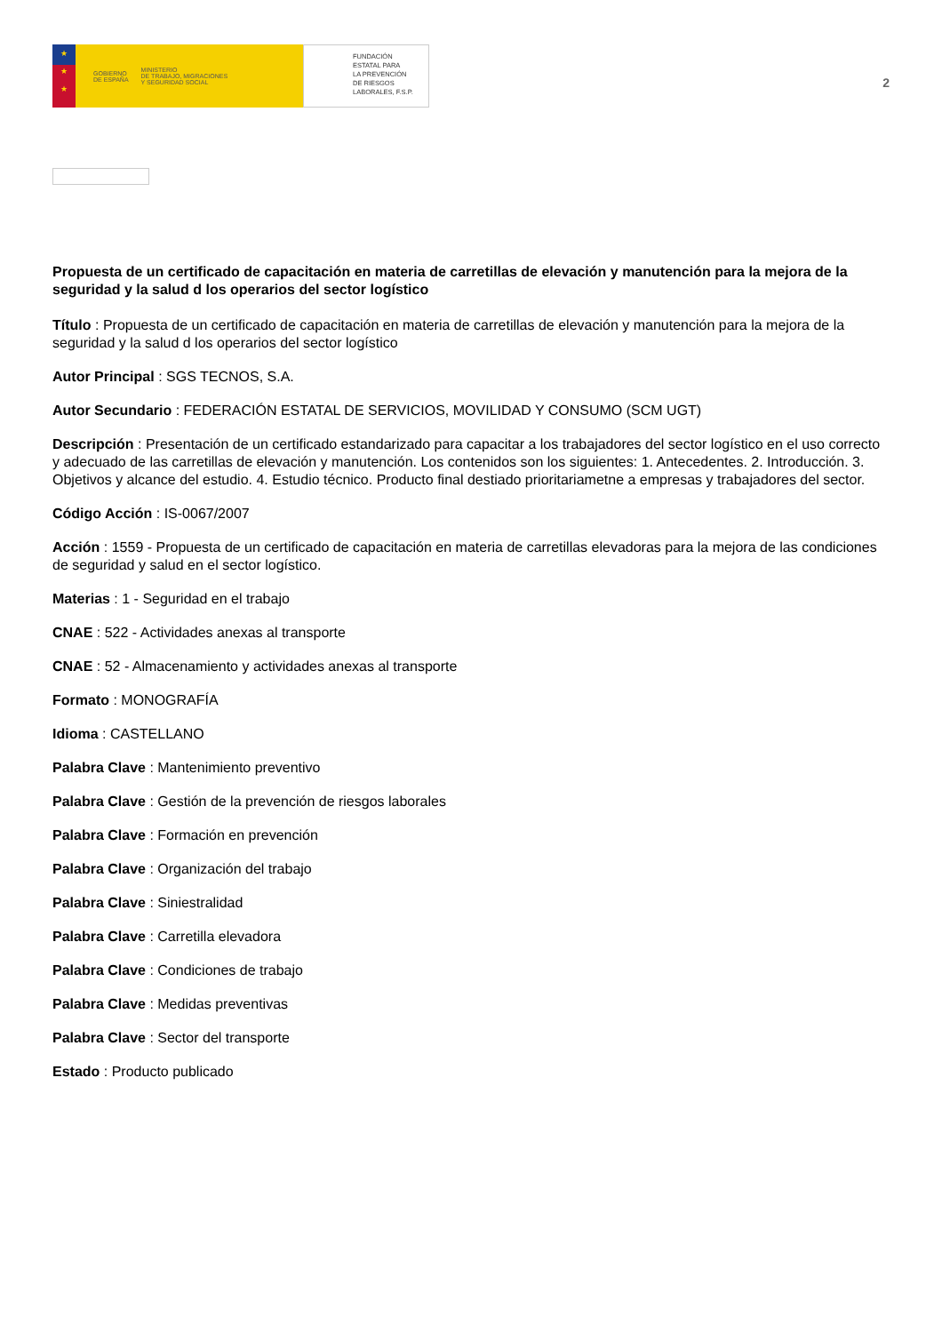★
★
★
GOBIERNO
DE ESPAÑA MINISTERIO
DE TRABAJO, MIGRACIONES
Y SEGURIDAD SOCIAL
FUNDACIÓN
ESTATAL PARA
LA PREVENCIÓN
DE RIESGOS
LABORALES, F.S.P.
2
Propuesta de un certificado de capacitación en materia de carretillas de elevación y manutención para la mejora de la seguridad y la salud d los operarios del sector logístico
Título : Propuesta de un certificado de capacitación en materia de carretillas de elevación y manutención para la mejora de la seguridad y la salud d los operarios del sector logístico
Autor Principal : SGS TECNOS, S.A.
Autor Secundario : FEDERACIÓN ESTATAL DE SERVICIOS, MOVILIDAD Y CONSUMO (SCM UGT)
Descripción : Presentación de un certificado estandarizado para capacitar a los trabajadores del sector logístico en el uso correcto y adecuado de las carretillas de elevación y manutención. Los contenidos son los siguientes: 1. Antecedentes. 2. Introducción. 3. Objetivos y alcance del estudio. 4. Estudio técnico. Producto final destiado prioritariametne a empresas y trabajadores del sector.
Código Acción : IS-0067/2007
Acción : 1559 - Propuesta de un certificado de capacitación en materia de carretillas elevadoras para la mejora de las condiciones de seguridad y salud en el sector logístico.
Materias : 1 - Seguridad en el trabajo
CNAE : 522 - Actividades anexas al transporte
CNAE : 52 - Almacenamiento y actividades anexas al transporte
Formato : MONOGRAFÍA
Idioma : CASTELLANO
Palabra Clave : Mantenimiento preventivo
Palabra Clave : Gestión de la prevención de riesgos laborales
Palabra Clave : Formación en prevención
Palabra Clave : Organización del trabajo
Palabra Clave : Siniestralidad
Palabra Clave : Carretilla elevadora
Palabra Clave : Condiciones de trabajo
Palabra Clave : Medidas preventivas
Palabra Clave : Sector del transporte
Estado : Producto publicado